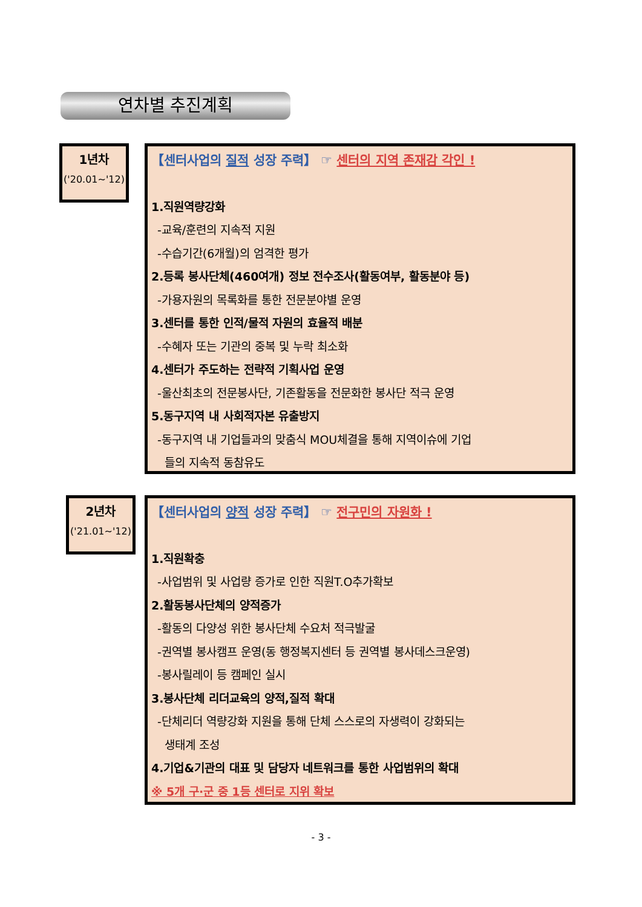연차별 추진계획
1년차
('20.01~'12)
【센터사업의 질적 성장 주력】 ☞ 센터의 지역 존재감 각인 !
1.직원역량강화
-교육/훈련의 지속적 지원
-수습기간(6개월)의 엄격한 평가
2.등록 봉사단체(460여개) 정보 전수조사(활동여부, 활동분야 등)
-가용자원의 목록화를 통한 전문분야별 운영
3.센터를 통한 인적/물적 자원의 효율적 배분
-수혜자 또는 기관의 중복 및 누락 최소화
4.센터가 주도하는 전략적 기획사업 운영
-울산최초의 전문봉사단, 기존활동을 전문화한 봉사단 적극 운영
5.동구지역 내 사회적자본 유출방지
-동구지역 내 기업들과의 맞춤식 MOU체결을 통해 지역이슈에 기업
들의 지속적 동참유도
2년차
('21.01~'12)
【센터사업의 양적 성장 주력】 ☞ 전구민의 자원화 !
1.직원확충
-사업범위 및 사업량 증가로 인한 직원T.O추가확보
2.활동봉사단체의 양적증가
-활동의 다양성 위한 봉사단체 수요처 적극발굴
-권역별 봉사캠프 운영(동 행정복지센터 등 권역별 봉사데스크운영)
-봉사릴레이 등 캠페인 실시
3.봉사단체 리더교육의 양적,질적 확대
-단체리더 역량강화 지원을 통해 단체 스스로의 자생력이 강화되는
생태계 조성
4.기업&기관의 대표 및 담당자 네트워크를 통한 사업범위의 확대
※ 5개 구·군 중 1등 센터로 지위 확보
- 3 -